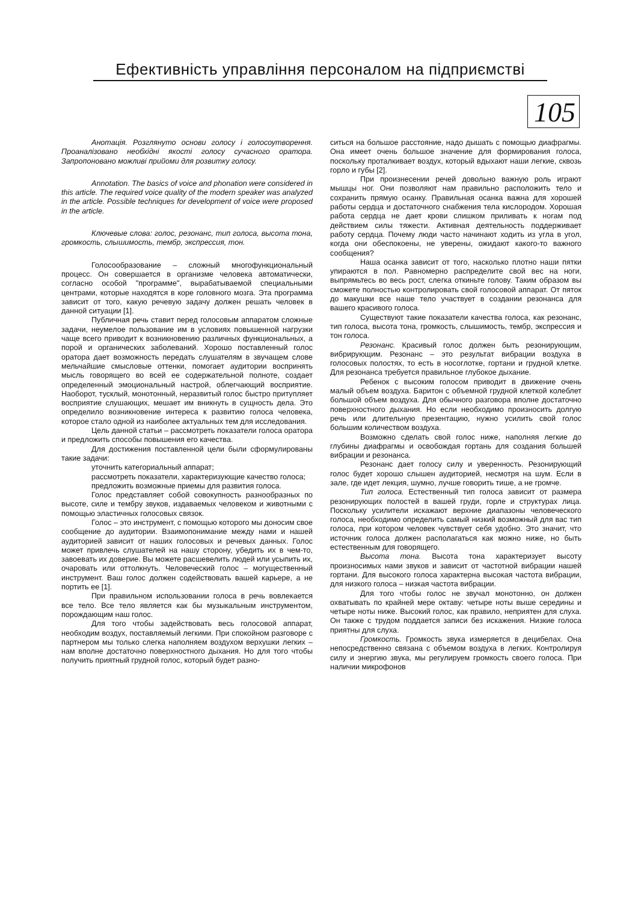Ефективність управління персоналом на підприємстві
105
Анотація. Розглянуто основи голосу і голосоутворення. Проаналізовано необхідні якості голосу сучасного оратора. Запропоновано можливі прийоми для розвитку голосу.
Annotation. The basics of voice and phonation were considered in this article. The required voice quality of the modern speaker was analyzed in the article. Possible techniques for development of voice were proposed in the article.
Ключевые слова: голос, резонанс, тип голоса, высота тона, громкость, слышимость, тембр, экспрессия, тон.
Голосообразование – сложный многофункциональный процесс. Он совершается в организме человека автоматически, согласно особой "программе", вырабатываемой специальными центрами, которые находятся в коре головного мозга. Эта программа зависит от того, какую речевую задачу должен решать человек в данной ситуации [1].
Публичная речь ставит перед голосовым аппаратом сложные задачи, неумелое пользование им в условиях повышенной нагрузки чаще всего приводит к возникновению различных функциональных, а порой и органических заболеваний. Хорошо поставленный голос оратора дает возможность передать слушателям в звучащем слове мельчайшие смысловые оттенки, помогает аудитории воспринять мысль говорящего во всей ее содержательной полноте, создает определенный эмоциональный настрой, облегчающий восприятие. Наоборот, тусклый, монотонный, неразвитый голос быстро притупляет восприятие слушающих, мешает им вникнуть в сущность дела. Это определило возникновение интереса к развитию голоса человека, которое стало одной из наиболее актуальных тем для исследования.
Цель данной статьи – рассмотреть показатели голоса оратора и предложить способы повышения его качества.
Для достижения поставленной цели были сформулированы такие задачи:
уточнить категориальный аппарат;
рассмотреть показатели, характеризующие качество голоса;
предложить возможные приемы для развития голоса.
Голос представляет собой совокупность разнообразных по высоте, силе и тембру звуков, издаваемых человеком и животными с помощью эластичных голосовых связок.
Голос – это инструмент, с помощью которого мы доносим свое сообщение до аудитории. Взаимопонимание между нами и нашей аудиторией зависит от наших голосовых и речевых данных. Голос может привлечь слушателей на нашу сторону, убедить их в чем-то, завоевать их доверие. Вы можете расшевелить людей или усыпить их, очаровать или оттолкнуть. Человеческий голос – могущественный инструмент. Ваш голос должен содействовать вашей карьере, а не портить ее [1].
При правильном использовании голоса в речь вовлекается все тело. Все тело является как бы музыкальным инструментом, порождающим наш голос.
Для того чтобы задействовать весь голосовой аппарат, необходим воздух, поставляемый легкими. При спокойном разговоре с партнером мы только слегка наполняем воздухом верхушки легких – нам вполне достаточно поверхностного дыхания. Но для того чтобы получить приятный грудной голос, который будет разно-
ситься на большое расстояние, надо дышать с помощью диафрагмы. Она имеет очень большое значение для формирования голоса, поскольку проталкивает воздух, который вдыхают наши легкие, сквозь горло и губы [2].
При произнесении речей довольно важную роль играют мышцы ног. Они позволяют нам правильно расположить тело и сохранить прямую осанку. Правильная осанка важна для хорошей работы сердца и достаточного снабжения тела кислородом. Хорошая работа сердца не дает крови слишком приливать к ногам под действием силы тяжести. Активная деятельность поддерживает работу сердца. Почему люди часто начинают ходить из угла в угол, когда они обеспокоены, не уверены, ожидают какого-то важного сообщения?
Наша осанка зависит от того, насколько плотно наши пятки упираются в пол. Равномерно распределите свой вес на ноги, выпрямьтесь во весь рост, слегка откиньте голову. Таким образом вы сможете полностью контролировать свой голосовой аппарат. От пяток до макушки все наше тело участвует в создании резонанса для вашего красивого голоса.
Существуют такие показатели качества голоса, как резонанс, тип голоса, высота тона, громкость, слышимость, тембр, экспрессия и тон голоса.
Резонанс. Красивый голос должен быть резонирующим, вибрирующим. Резонанс – это результат вибрации воздуха в голосовых полостях, то есть в носоглотке, гортани и грудной клетке. Для резонанса требуется правильное глубокое дыхание.
Ребенок с высоким голосом приводит в движение очень малый объем воздуха. Баритон с объемной грудной клеткой колеблет большой объем воздуха. Для обычного разговора вполне достаточно поверхностного дыхания. Но если необходимо произносить долгую речь или длительную презентацию, нужно усилить свой голос большим количеством воздуха.
Возможно сделать свой голос ниже, наполняя легкие до глубины диафрагмы и освобождая гортань для создания большей вибрации и резонанса.
Резонанс дает голосу силу и уверенность. Резонирующий голос будет хорошо слышен аудиторией, несмотря на шум. Если в зале, где идет лекция, шумно, лучше говорить тише, а не громче.
Тип голоса. Естественный тип голоса зависит от размера резонирующих полостей в вашей груди, горле и структурах лица. Поскольку усилители искажают верхние диапазоны человеческого голоса, необходимо определить самый низкий возможный для вас тип голоса, при котором человек чувствует себя удобно. Это значит, что источник голоса должен располагаться как можно ниже, но быть естественным для говорящего.
Высота тона. Высота тона характеризует высоту произносимых нами звуков и зависит от частотной вибрации нашей гортани. Для высокого голоса характерна высокая частота вибрации, для низкого голоса – низкая частота вибрации.
Для того чтобы голос не звучал монотонно, он должен охватывать по крайней мере октаву: четыре ноты выше середины и четыре ноты ниже. Высокий голос, как правило, неприятен для слуха. Он также с трудом поддается записи без искажения. Низкие голоса приятны для слуха.
Громкость. Громкость звука измеряется в децибелах. Она непосредственно связана с объемом воздуха в легких. Контролируя силу и энергию звука, мы регулируем громкость своего голоса. При наличии микрофонов